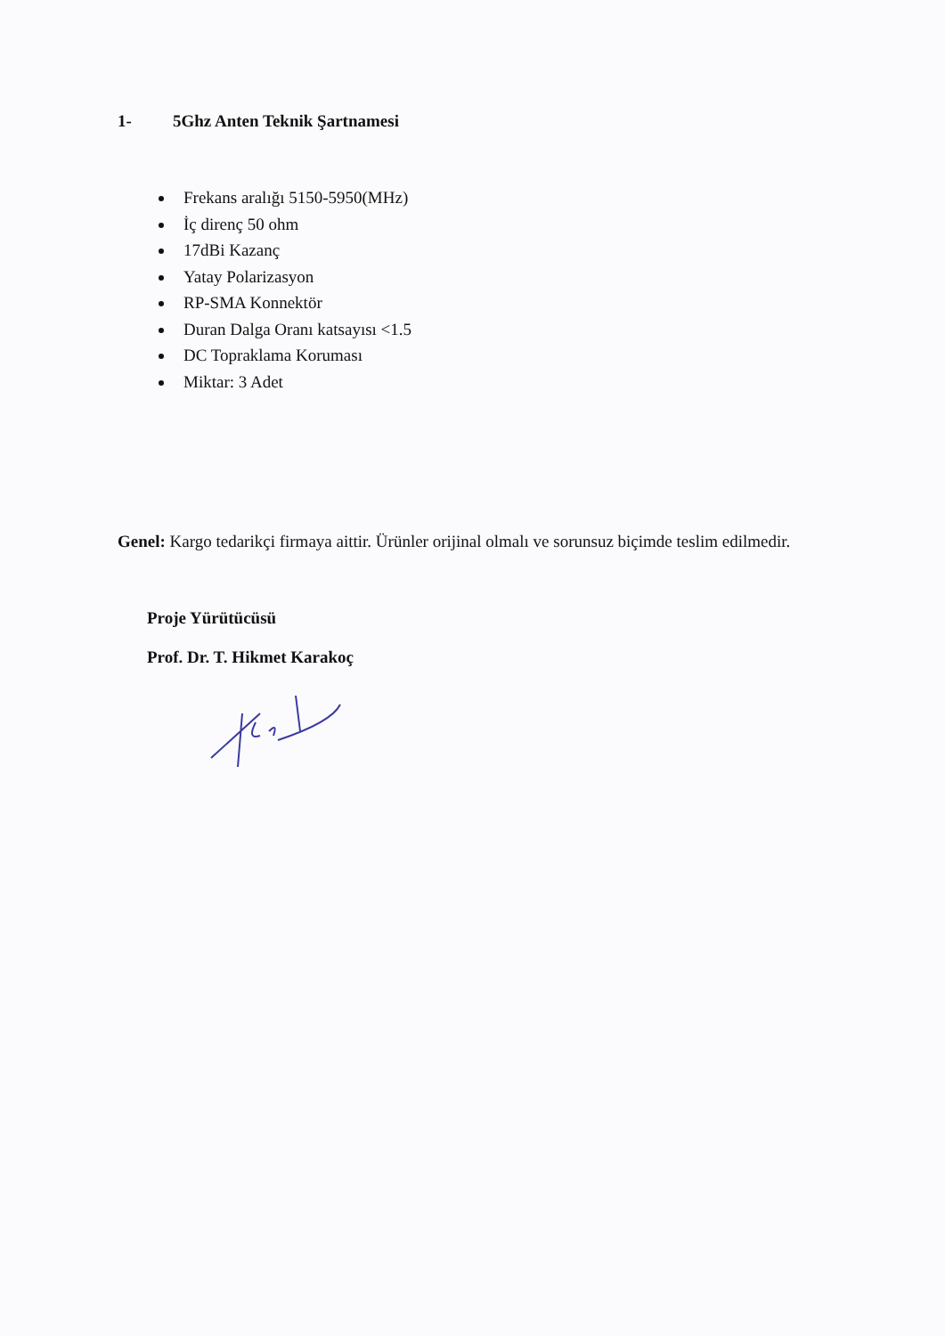1- 5Ghz Anten Teknik Şartnamesi
Frekans aralığı 5150-5950(MHz)
İç direnç 50 ohm
17dBi Kazanç
Yatay Polarizasyon
RP-SMA Konnektör
Duran Dalga Oranı katsayısı <1.5
DC Topraklama Koruması
Miktar: 3 Adet
Genel: Kargo tedarikçi firmaya aittir. Ürünler orijinal olmalı ve sorunsuz biçimde teslim edilmedir.
Proje Yürütücüsü
Prof. Dr. T. Hikmet Karakoç